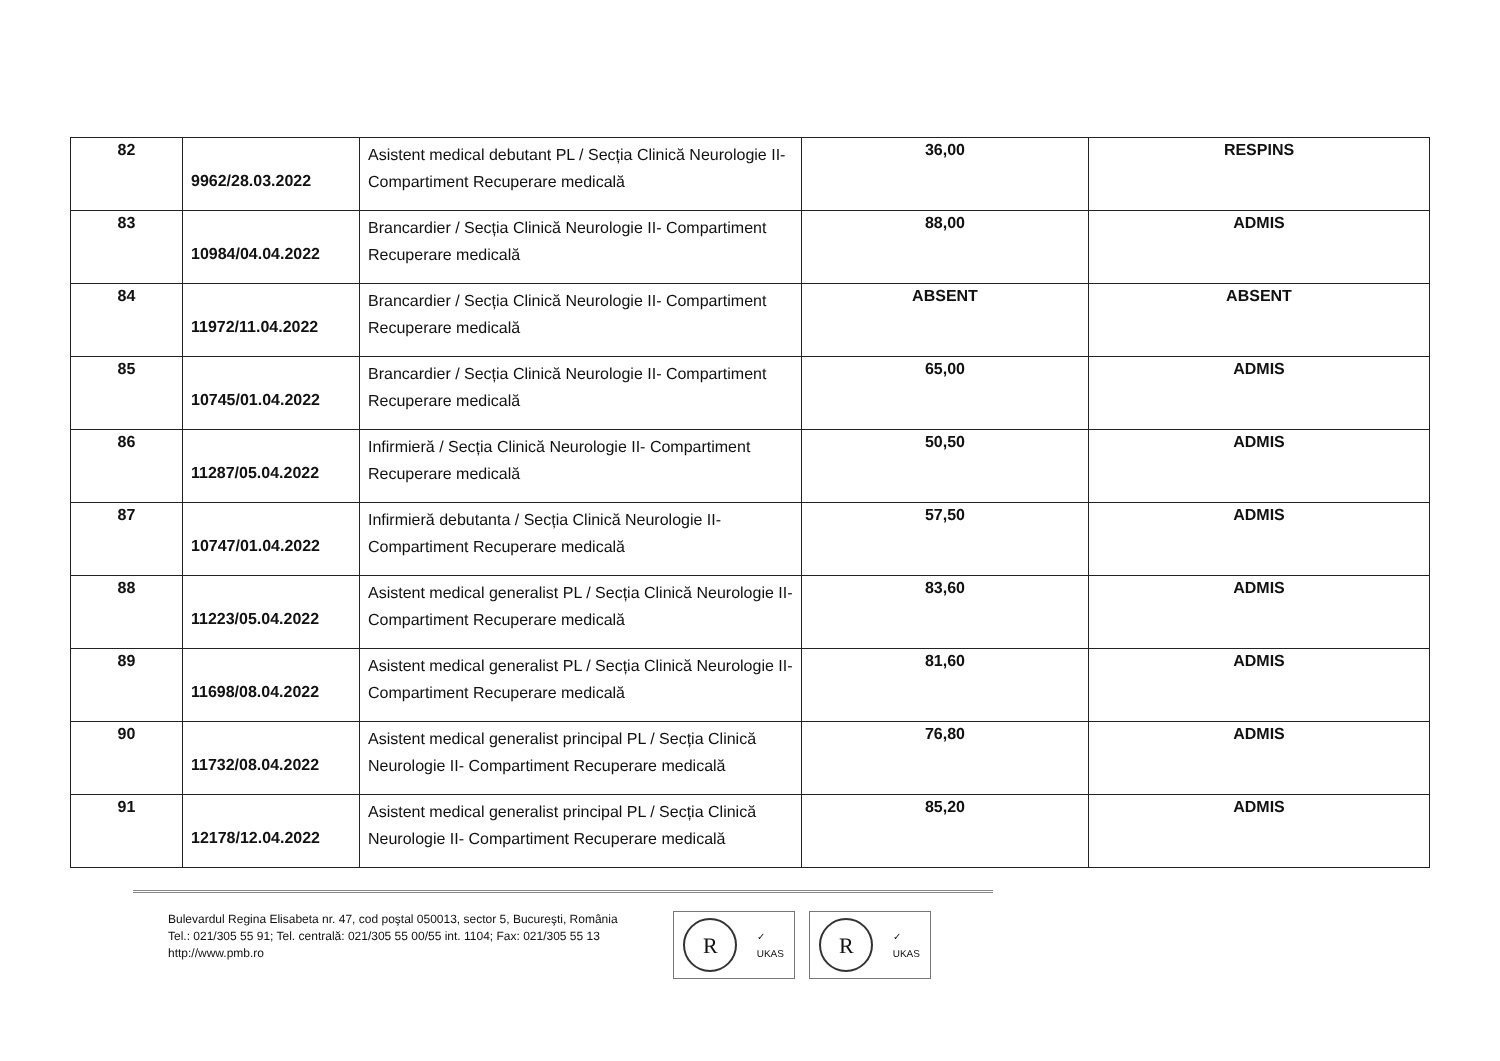| 82 | 9962/28.03.2022 | Asistent medical debutant PL / Secția Clinică Neurologie II- Compartiment Recuperare medicală | 36,00 | RESPINS |
| 83 | 10984/04.04.2022 | Brancardier / Secția Clinică Neurologie II- Compartiment Recuperare medicală | 88,00 | ADMIS |
| 84 | 11972/11.04.2022 | Brancardier / Secția Clinică Neurologie II- Compartiment Recuperare medicală | ABSENT | ABSENT |
| 85 | 10745/01.04.2022 | Brancardier / Secția Clinică Neurologie II- Compartiment Recuperare medicală | 65,00 | ADMIS |
| 86 | 11287/05.04.2022 | Infirmieră / Secția Clinică Neurologie II- Compartiment Recuperare medicală | 50,50 | ADMIS |
| 87 | 10747/01.04.2022 | Infirmieră debutanta / Secția Clinică Neurologie II- Compartiment Recuperare medicală | 57,50 | ADMIS |
| 88 | 11223/05.04.2022 | Asistent medical generalist PL / Secția Clinică Neurologie II- Compartiment Recuperare medicală | 83,60 | ADMIS |
| 89 | 11698/08.04.2022 | Asistent medical generalist PL / Secția Clinică Neurologie II- Compartiment Recuperare medicală | 81,60 | ADMIS |
| 90 | 11732/08.04.2022 | Asistent medical generalist principal PL / Secția Clinică Neurologie II- Compartiment Recuperare medicală | 76,80 | ADMIS |
| 91 | 12178/12.04.2022 | Asistent medical generalist principal PL / Secția Clinică Neurologie II- Compartiment Recuperare medicală | 85,20 | ADMIS |
Bulevardul Regina Elisabeta nr. 47, cod poştal 050013, sector 5, Bucureşti, România
Tel.: 021/305 55 91; Tel. centrală: 021/305 55 00/55 int. 1104; Fax: 021/305 55 13
http://www.pmb.ro
R
✓
UKAS
R
✓
UKAS